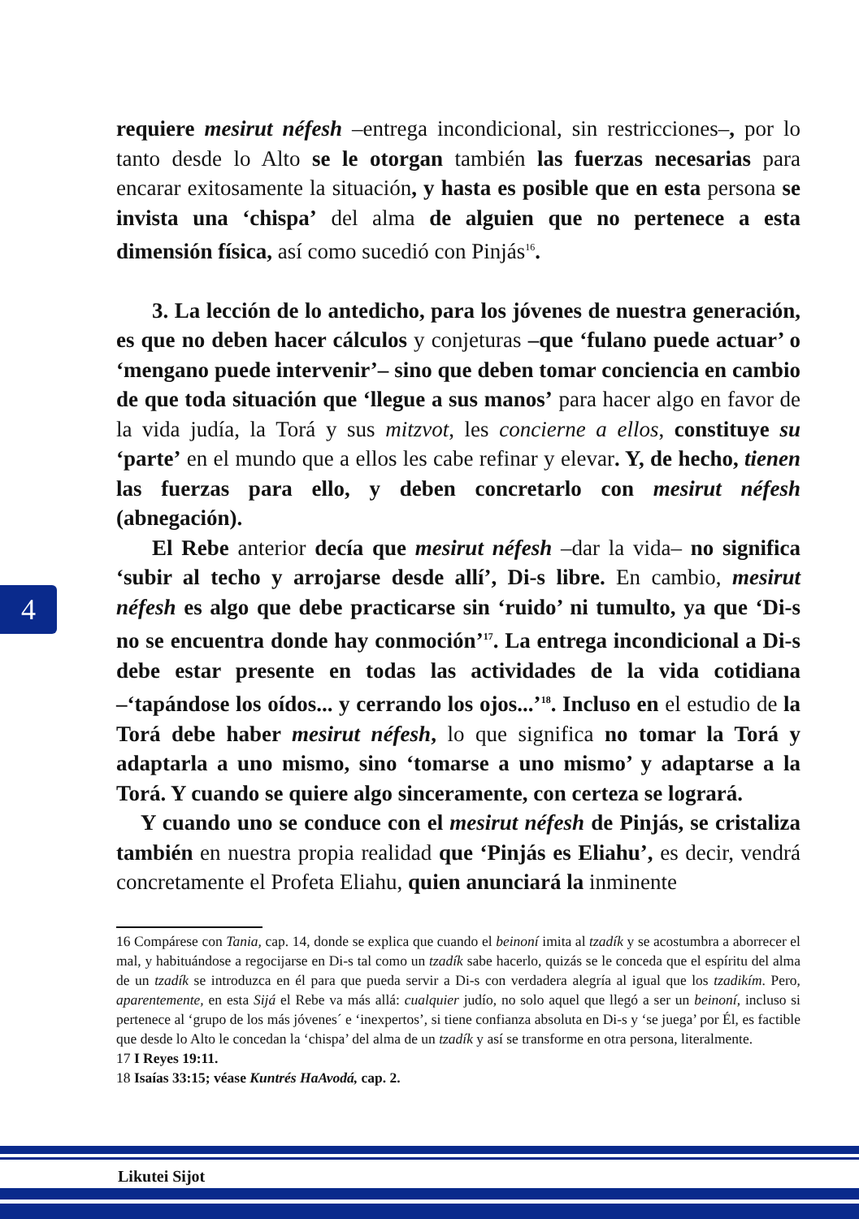requiere mesirut néfesh –entrega incondicional, sin restricciones–, por lo tanto desde lo Alto se le otorgan también las fuerzas necesarias para encarar exitosamente la situación, y hasta es posible que en esta persona se invista una ‘chispa’ del alma de alguien que no pertenece a esta dimensión física, así como sucedió con Pinjás<sup>16</sup>.
3. La lección de lo antedicho, para los jóvenes de nuestra generación, es que no deben hacer cálculos y conjeturas –que ‘fulano puede actuar’ o ‘mengano puede intervenir’– sino que deben tomar conciencia en cambio de que toda situación que ‘llegue a sus manos’ para hacer algo en favor de la vida judía, la Torá y sus mitzvot, les concierne a ellos, constituye su ‘parte’ en el mundo que a ellos les cabe refinar y elevar. Y, de hecho, tienen las fuerzas para ello, y deben concretarlo con mesirut néfesh (abnegación).
El Rebe anterior decía que mesirut néfesh –dar la vida– no significa ‘subir al techo y arrojarse desde allí’, Di-s libre. En cambio, mesirut néfesh es algo que debe practicarse sin ‘ruido’ ni tumulto, ya que ‘Di-s no se encuentra donde hay conmoción’<sup>17</sup>. La entrega incondicional a Di-s debe estar presente en todas las actividades de la vida cotidiana –‘tapándose los oídos... y cerrando los ojos...’<sup>18</sup>. Incluso en el estudio de la Torá debe haber mesirut néfesh, lo que significa no tomar la Torá y adaptarla a uno mismo, sino ‘tomarse a uno mismo’ y adaptarse a la Torá. Y cuando se quiere algo sinceramente, con certeza se logrará.
Y cuando uno se conduce con el mesirut néfesh de Pinjás, se cristaliza también en nuestra propia realidad que ‘Pinjás es Eliahu’, es decir, vendrá concretamente el Profeta Eliahu, quien anunciará la inminente
4
16 Compárese con Tania, cap. 14, donde se explica que cuando el beinoní imita al tzadík y se acostumbra a aborrecer el mal, y habituándose a regocijarse en Di-s tal como un tzadík sabe hacerlo, quizás se le conceda que el espíritu del alma de un tzadík se introduzca en él para que pueda servir a Di-s con verdadera alegría al igual que los tzadikím. Pero, aparentemente, en esta Sijá el Rebe va más allá: cualquier judío, no solo aquel que llegó a ser un beinoní, incluso si pertenece al ‘grupo de los más jóvenes´ e ‘inexpertos’, si tiene confianza absoluta en Di-s y ‘se juega’ por Él, es factible que desde lo Alto le concedan la ‘chispa’ del alma de un tzadík y así se transforme en otra persona, literalmente.
17 I Reyes 19:11.
18 Isaías 33:15; véase Kuntrés HaAvodá, cap. 2.
Likutei Sijot